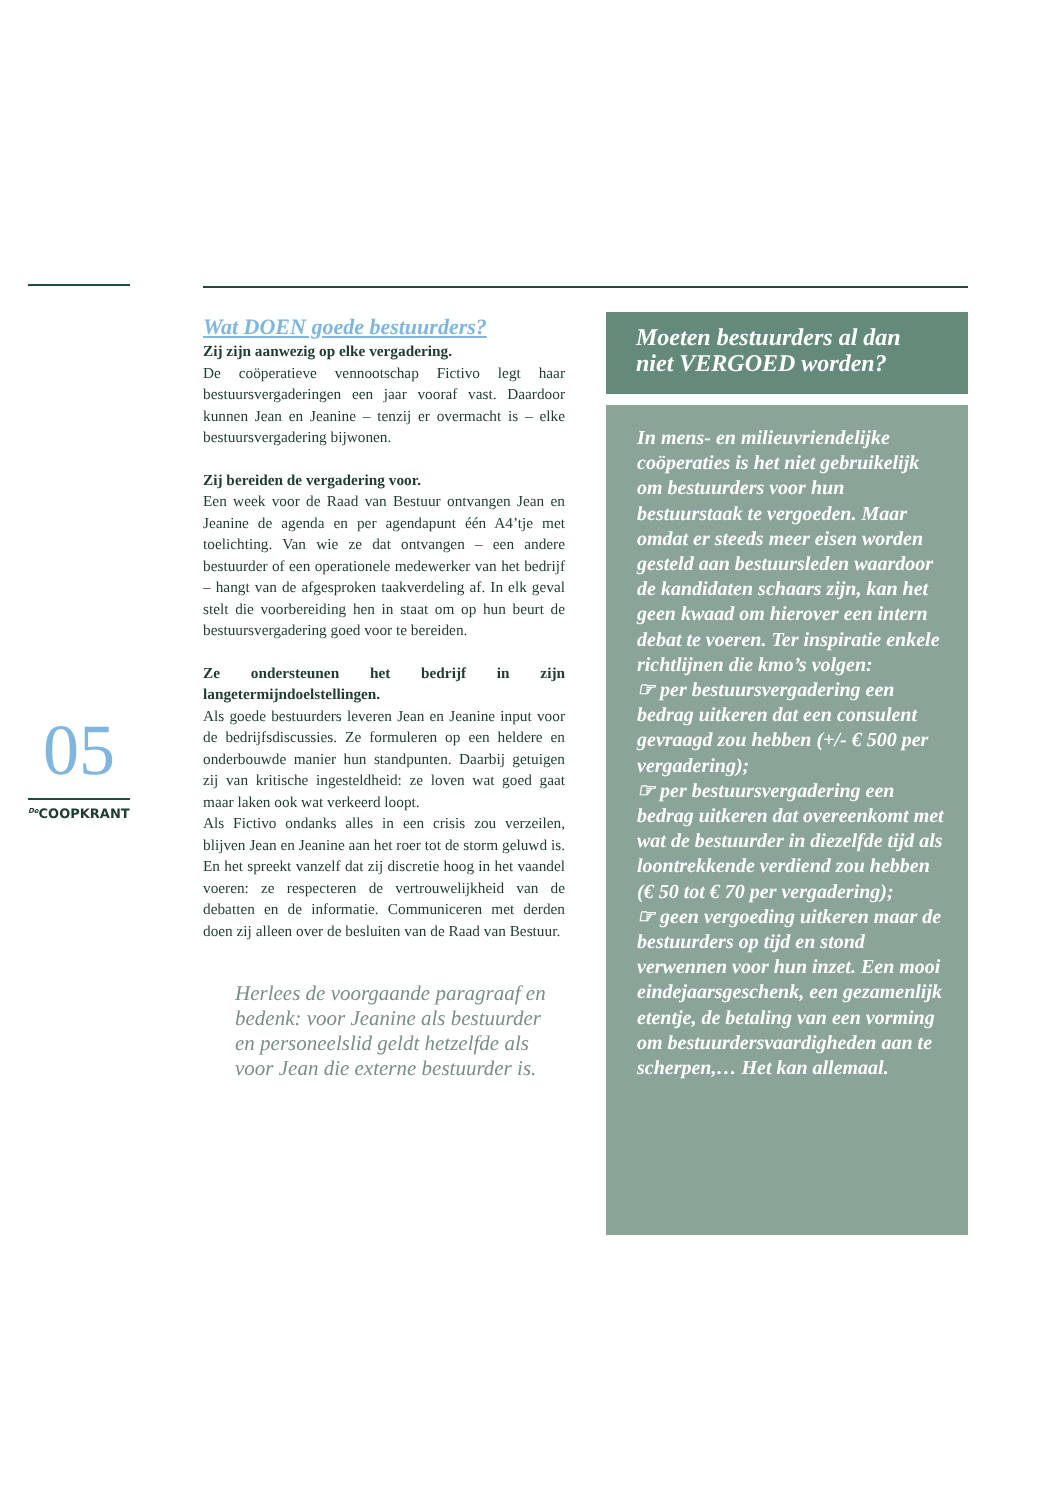05
<sup>De</sup>COOPKRANT
Wat DOEN goede bestuurders?
Zij zijn aanwezig op elke vergadering.
De coöperatieve vennootschap Fictivo legt haar bestuursvergaderingen een jaar vooraf vast. Daardoor kunnen Jean en Jeanine – tenzij er overmacht is – elke bestuursvergadering bijwonen.
Zij bereiden de vergadering voor.
Een week voor de Raad van Bestuur ontvangen Jean en Jeanine de agenda en per agendapunt één A4’tje met toelichting. Van wie ze dat ontvangen – een andere bestuurder of een operationele medewerker van het bedrijf – hangt van de afgesproken taakverdeling af. In elk geval stelt die voorbereiding hen in staat om op hun beurt de bestuursvergadering goed voor te bereiden.
Ze ondersteunen het bedrijf in zijn langetermijndoelstellingen.
Als goede bestuurders leveren Jean en Jeanine input voor de bedrijfsdiscussies. Ze formuleren op een heldere en onderbouwde manier hun standpunten. Daarbij getuigen zij van kritische ingesteldheid: ze loven wat goed gaat maar laken ook wat verkeerd loopt.
Als Fictivo ondanks alles in een crisis zou verzeilen, blijven Jean en Jeanine aan het roer tot de storm geluwd is. En het spreekt vanzelf dat zij discretie hoog in het vaandel voeren: ze respecteren de vertrouwelijkheid van de debatten en de informatie. Communiceren met derden doen zij alleen over de besluiten van de Raad van Bestuur.
Herlees de voorgaande paragraaf en bedenk: voor Jeanine als bestuurder en personeelslid geldt hetzelfde als voor Jean die externe bestuurder is.
Moeten bestuurders al dan niet VERGOED worden?
In mens- en milieuvriendelijke coöperaties is het niet gebruikelijk om bestuurders voor hun bestuurstaak te vergoeden. Maar omdat er steeds meer eisen worden gesteld aan bestuursleden waardoor de kandidaten schaars zijn, kan het geen kwaad om hierover een intern debat te voeren. Ter inspiratie enkele richtlijnen die kmo’s volgen:
☞ per bestuursvergadering een bedrag uitkeren dat een consulent gevraagd zou hebben (+/- € 500 per vergadering);
☞ per bestuursvergadering een bedrag uitkeren dat overeenkomt met wat de bestuurder in diezelfde tijd als loontrekkende verdiend zou hebben (€ 50 tot € 70 per vergadering);
☞ geen vergoeding uitkeren maar de bestuurders op tijd en stond verwennen voor hun inzet. Een mooi eindejaarsgeschenk, een gezamenlijk etentje, de betaling van een vorming om bestuurdersvaardigheden aan te scherpen,… Het kan allemaal.